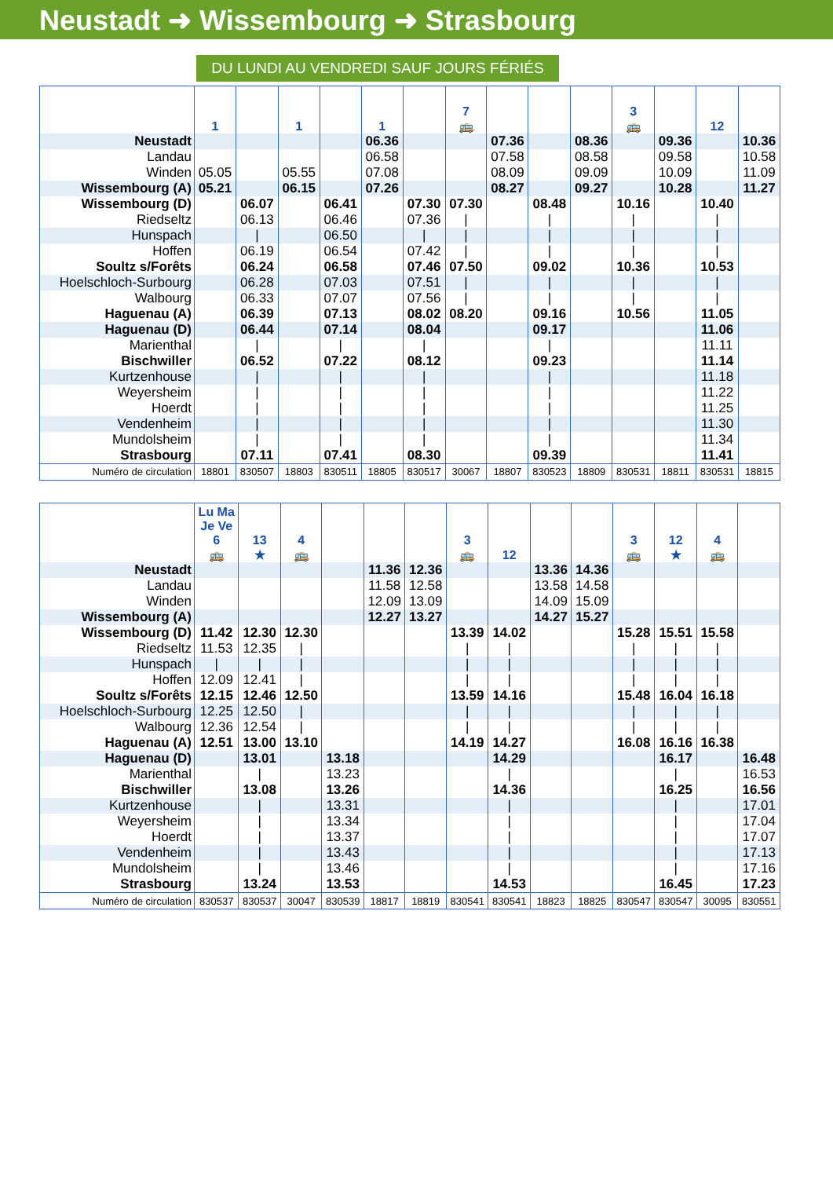Neustadt ➜ Wissembourg ➜ Strasbourg
DU LUNDI AU VENDREDI SAUF JOURS FÉRIÉS
| | 1 | | 1 | | 1 | | 7 🚌 | | | | 3 🚌 | | 12 | |
| --- | --- | --- | --- | --- | --- | --- | --- | --- | --- | --- | --- | --- | --- | --- |
| Neustadt | | | | | 06.36 | | | 07.36 | | 08.36 | | 09.36 | | 10.36 |
| Landau | | | | | 06.58 | | | 07.58 | | 08.58 | | 09.58 | | 10.58 |
| Winden | 05.05 | | 05.55 | | 07.08 | | | 08.09 | | 09.09 | | 10.09 | | 11.09 |
| Wissembourg (A) | 05.21 | | 06.15 | | 07.26 | | | 08.27 | | 09.27 | | 10.28 | | 11.27 |
| Wissembourg (D) | | 06.07 | | 06.41 | | 07.30 | 07.30 | | 08.48 | | 10.16 | | 10.40 | |
| Riedseltz | | 06.13 | | 06.46 | | 07.36 | / | | / | | / | | / | |
| Hunspach | | / | | 06.50 | | / | / | | / | | / | | / | |
| Hoffen | | 06.19 | | 06.54 | | 07.42 | / | | / | | / | | / | |
| Soultz s/Forêts | | 06.24 | | 06.58 | | 07.46 | 07.50 | | 09.02 | | 10.36 | | 10.53 | |
| Hoelschloch-Surbourg | | 06.28 | | 07.03 | | 07.51 | / | | / | | / | | / | |
| Walbourg | | 06.33 | | 07.07 | | 07.56 | / | | / | | / | | / | |
| Haguenau (A) | | 06.39 | | 07.13 | | 08.02 | 08.20 | | 09.16 | | 10.56 | | 11.05 | |
| Haguenau (D) | | 06.44 | | 07.14 | | 08.04 | | | 09.17 | | | | 11.06 | |
| Marienthal | | / | | / | | / | | | / | | | | 11.11 | |
| Bischwiller | | 06.52 | | 07.22 | | 08.12 | | | 09.23 | | | | 11.14 | |
| Kurtzenhouse | | / | | / | | / | | | / | | | | 11.18 | |
| Weyersheim | | / | | / | | / | | | / | | | | 11.22 | |
| Hoerdt | | / | | / | | / | | | / | | | | 11.25 | |
| Vendenheim | | / | | / | | / | | | / | | | | 11.30 | |
| Mundolsheim | | / | | / | | / | | | / | | | | 11.34 | |
| Strasbourg | | 07.11 | | 07.41 | | 08.30 | | | 09.39 | | | | 11.41 | |
| Numéro de circulation | 18801 | 830507 | 18803 | 830511 | 18805 | 830517 | 30067 | 18807 | 830523 | 18809 | 830531 | 18811 | 830531 | 18815 |
| | Lu Ma Je Ve 6 🚌 | 13 ★ | 4 🚌 | | | | 3 🚌 | 12 | | | 3 🚌 | 12 ★ | 4 🚌 | |
| --- | --- | --- | --- | --- | --- | --- | --- | --- | --- | --- | --- | --- | --- | --- |
| Neustadt | | | | | 11.36 | 12.36 | | | 13.36 | 14.36 | | | | |
| Landau | | | | | 11.58 | 12.58 | | | 13.58 | 14.58 | | | | |
| Winden | | | | | 12.09 | 13.09 | | | 14.09 | 15.09 | | | | |
| Wissembourg (A) | | | | | 12.27 | 13.27 | | | 14.27 | 15.27 | | | | |
| Wissembourg (D) | 11.42 | 12.30 | 12.30 | | | | 13.39 | 14.02 | | | 15.28 | 15.51 | 15.58 | |
| Riedseltz | 11.53 | 12.35 | / | | | | / | / | | | / | / | / | |
| Hunspach | / | / | / | | | | / | / | | | / | / | / | |
| Hoffen | 12.09 | 12.41 | / | | | | / | / | | | / | / | / | |
| Soultz s/Forêts | 12.15 | 12.46 | 12.50 | | | | 13.59 | 14.16 | | | 15.48 | 16.04 | 16.18 | |
| Hoelschloch-Surbourg | 12.25 | 12.50 | / | | | | / | / | | | / | / | / | |
| Walbourg | 12.36 | 12.54 | / | | | | / | / | | | / | / | / | |
| Haguenau (A) | 12.51 | 13.00 | 13.10 | | | | 14.19 | 14.27 | | | 16.08 | 16.16 | 16.38 | |
| Haguenau (D) | | 13.01 | | 13.18 | | | | 14.29 | | | | 16.17 | | 16.48 |
| Marienthal | | / | | 13.23 | | | | / | | | | / | | 16.53 |
| Bischwiller | | 13.08 | | 13.26 | | | | 14.36 | | | | 16.25 | | 16.56 |
| Kurtzenhouse | | / | | 13.31 | | | | / | | | | / | | 17.01 |
| Weyersheim | | / | | 13.34 | | | | / | | | | / | | 17.04 |
| Hoerdt | | / | | 13.37 | | | | / | | | | / | | 17.07 |
| Vendenheim | | / | | 13.43 | | | | / | | | | / | | 17.13 |
| Mundolsheim | | / | | 13.46 | | | | / | | | | / | | 17.16 |
| Strasbourg | | 13.24 | | 13.53 | | | | 14.53 | | | | 16.45 | | 17.23 |
| Numéro de circulation | 830537 | 830537 | 30047 | 830539 | 18817 | 18819 | 830541 | 830541 | 18823 | 18825 | 830547 | 830547 | 30095 | 830551 |